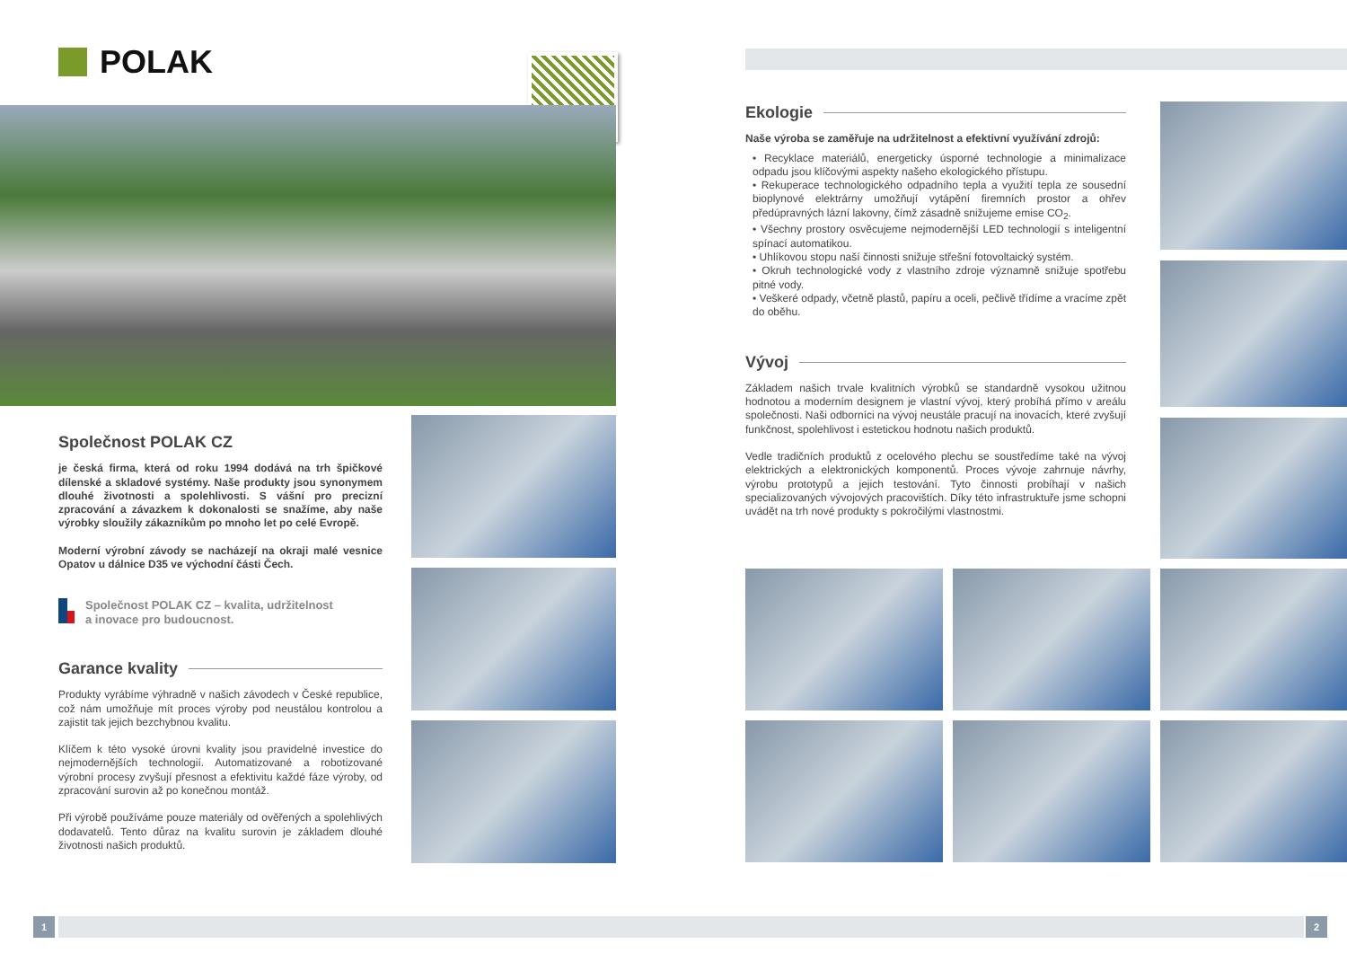POLAK
Společnost POLAK CZ
je česká firma, která od roku 1994 dodává na trh špičkové dílenské a skladové systémy. Naše produkty jsou synonymem dlouhé životnosti a spolehlivosti. S vášní pro precizní zpracování a závazkem k dokonalosti se snažíme, aby naše výrobky sloužily zákazníkům po mnoho let po celé Evropě.
Moderní výrobní závody se nacházejí na okraji malé vesnice Opatov u dálnice D35 ve východní části Čech.
Společnost POLAK CZ – kvalita, udržitelnost
a inovace pro budoucnost.
Garance kvality
Produkty vyrábíme výhradně v našich závodech v České republice, což nám umožňuje mít proces výroby pod neustálou kontrolou a zajistit tak jejich bezchybnou kvalitu.
Klíčem k této vysoké úrovni kvality jsou pravidelné investice do nejmodernějších technologií. Automatizované a robotizované výrobní procesy zvyšují přesnost a efektivitu každé fáze výroby, od zpracování surovin až po konečnou montáž.
Při výrobě používáme pouze materiály od ověřených a spolehlivých dodavatelů. Tento důraz na kvalitu surovin je základem dlouhé životnosti našich produktů.
Ekologie
Naše výroba se zaměřuje na udržitelnost a efektivní využívání zdrojů:
• Recyklace materiálů, energeticky úsporné technologie a minimalizace odpadu jsou klíčovými aspekty našeho ekologického přístupu.
• Rekuperace technologického odpadního tepla a využití tepla ze sousední bioplynové elektrárny umožňují vytápění firemních prostor a ohřev předúpravných lázní lakovny, čímž zásadně snižujeme emise CO<sub>2</sub>.
• Všechny prostory osvěcujeme nejmodernější LED technologií s inteligentní spínací automatikou.
• Uhlíkovou stopu naší činnosti snižuje střešní fotovoltaický systém.
• Okruh technologické vody z vlastního zdroje významně snižuje spotřebu pitné vody.
• Veškeré odpady, včetně plastů, papíru a oceli, pečlivě třídíme a vracíme zpět do oběhu.
Vývoj
Základem našich trvale kvalitních výrobků se standardně vysokou užitnou hodnotou a moderním designem je vlastní vývoj, který probíhá přímo v areálu společnosti. Naši odborníci na vývoj neustále pracují na inovacích, které zvyšují funkčnost, spolehlivost i estetickou hodnotu našich produktů.
Vedle tradičních produktů z ocelového plechu se soustředíme také na vývoj elektrických a elektronických komponentů. Proces vývoje zahrnuje návrhy, výrobu prototypů a jejich testování. Tyto činnosti probíhají v našich specializovaných vývojových pracovištích. Díky této infrastruktuře jsme schopni uvádět na trh nové produkty s pokročilými vlastnostmi.
1 2